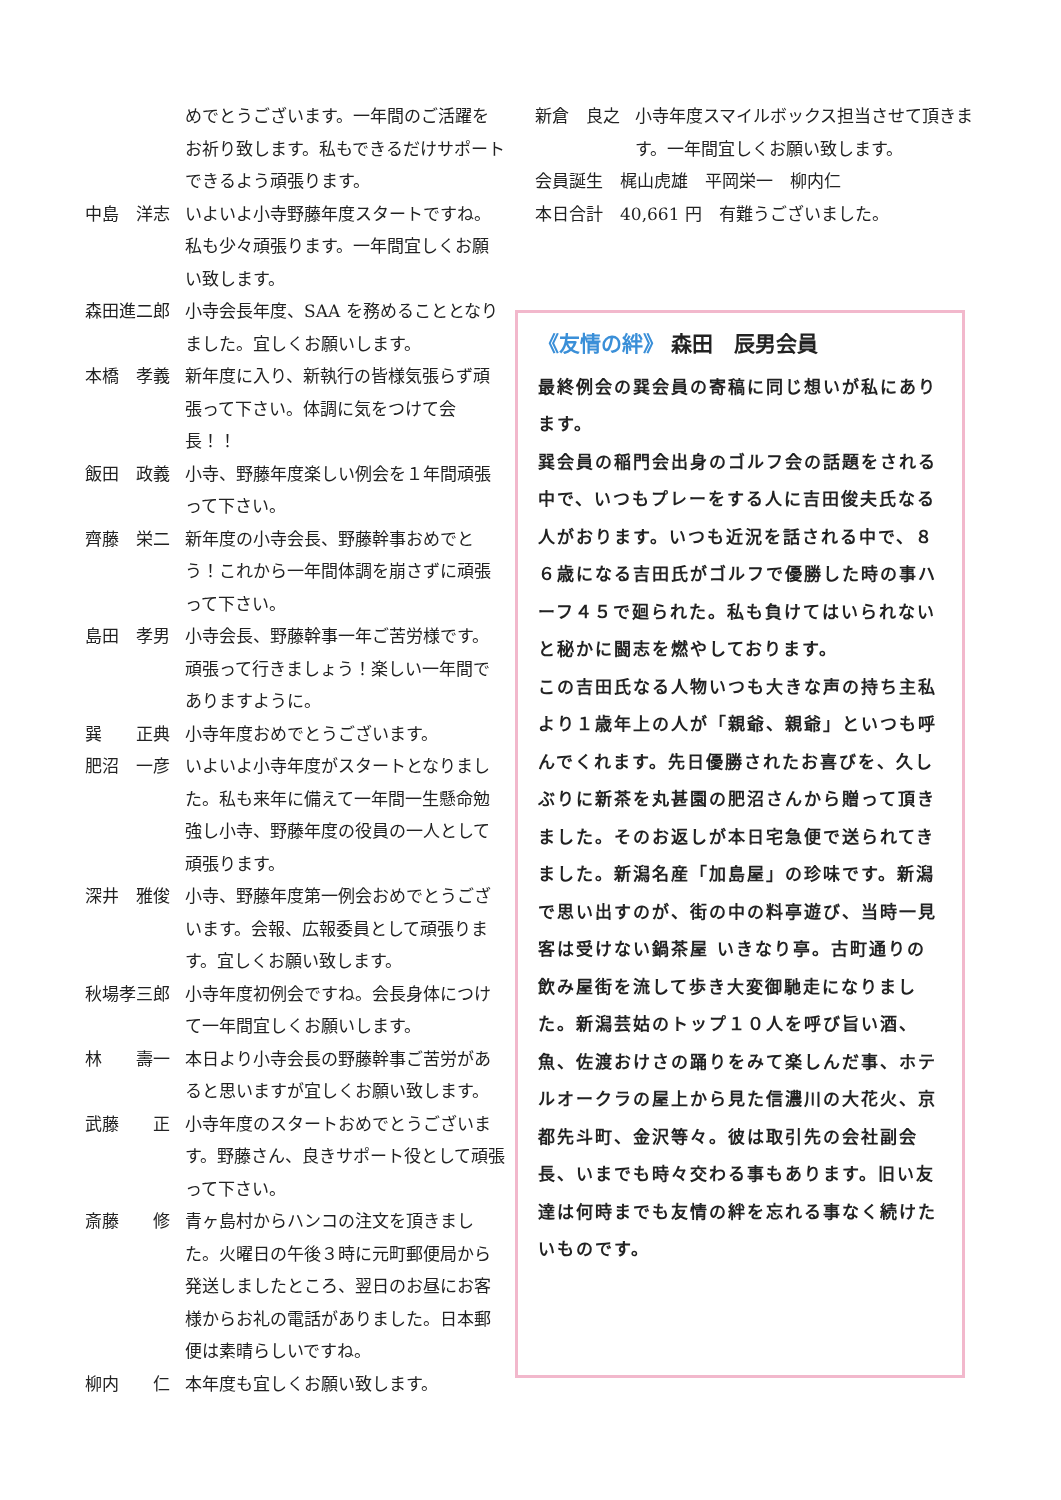めでとうございます。一年間のご活躍をお祈り致します。私もできるだけサポートできるよう頑張ります。
中島　洋志 いよいよ小寺野藤年度スタートですね。私も少々頑張ります。一年間宜しくお願い致します。
森田進二郎 小寺会長年度、SAA を務めることとなりました。宜しくお願いします。
本橋　孝義 新年度に入り、新執行の皆様気張らず頑張って下さい。体調に気をつけて会長！！
飯田　政義 小寺、野藤年度楽しい例会を１年間頑張って下さい。
齊藤　栄二 新年度の小寺会長、野藤幹事おめでとう！これから一年間体調を崩さずに頑張って下さい。
島田　孝男 小寺会長、野藤幹事一年ご苦労様です。頑張って行きましょう！楽しい一年間でありますように。
巽　　正典 小寺年度おめでとうございます。
肥沼　一彦 いよいよ小寺年度がスタートとなりました。私も来年に備えて一年間一生懸命勉強し小寺、野藤年度の役員の一人として頑張ります。
深井　雅俊 小寺、野藤年度第一例会おめでとうございます。会報、広報委員として頑張ります。宜しくお願い致します。
秋場孝三郎 小寺年度初例会ですね。会長身体につけて一年間宜しくお願いします。
林　　壽一 本日より小寺会長の野藤幹事ご苦労があると思いますが宜しくお願い致します。
武藤　　正 小寺年度のスタートおめでとうございます。野藤さん、良きサポート役として頑張って下さい。
斎藤　　修 青ヶ島村からハンコの注文を頂きました。火曜日の午後３時に元町郵便局から発送しましたところ、翌日のお昼にお客様からお礼の電話がありました。日本郵便は素晴らしいですね。
柳内　　仁 本年度も宜しくお願い致します。
新倉　良之 小寺年度スマイルボックス担当させて頂きます。一年間宜しくお願い致します。
会員誕生　梶山虎雄　平岡栄一　柳内仁
本日合計　40,661 円　有難うございました。
《友情の絆》 森田　辰男会員
最終例会の巽会員の寄稿に同じ想いが私にあります。
巽会員の稲門会出身のゴルフ会の話題をされる中で、いつもプレーをする人に吉田俊夫氏なる人がおります。いつも近況を話される中で、８６歳になる吉田氏がゴルフで優勝した時の事ハーフ４５で廻られた。私も負けてはいられないと秘かに闘志を燃やしております。
この吉田氏なる人物いつも大きな声の持ち主私より１歳年上の人が「親爺、親爺」といつも呼んでくれます。先日優勝されたお喜びを、久しぶりに新茶を丸甚園の肥沼さんから贈って頂きました。そのお返しが本日宅急便で送られてきました。新潟名産「加島屋」の珍味です。新潟で思い出すのが、街の中の料亭遊び、当時一見客は受けない鍋茶屋 いきなり亭。古町通りの飲み屋街を流して歩き大変御馳走になりました。新潟芸姑のトップ１０人を呼び旨い酒、魚、佐渡おけさの踊りをみて楽しんだ事、ホテルオークラの屋上から見た信濃川の大花火、京都先斗町、金沢等々。彼は取引先の会社副会長、いまでも時々交わる事もあります。旧い友達は何時までも友情の絆を忘れる事なく続けたいものです。